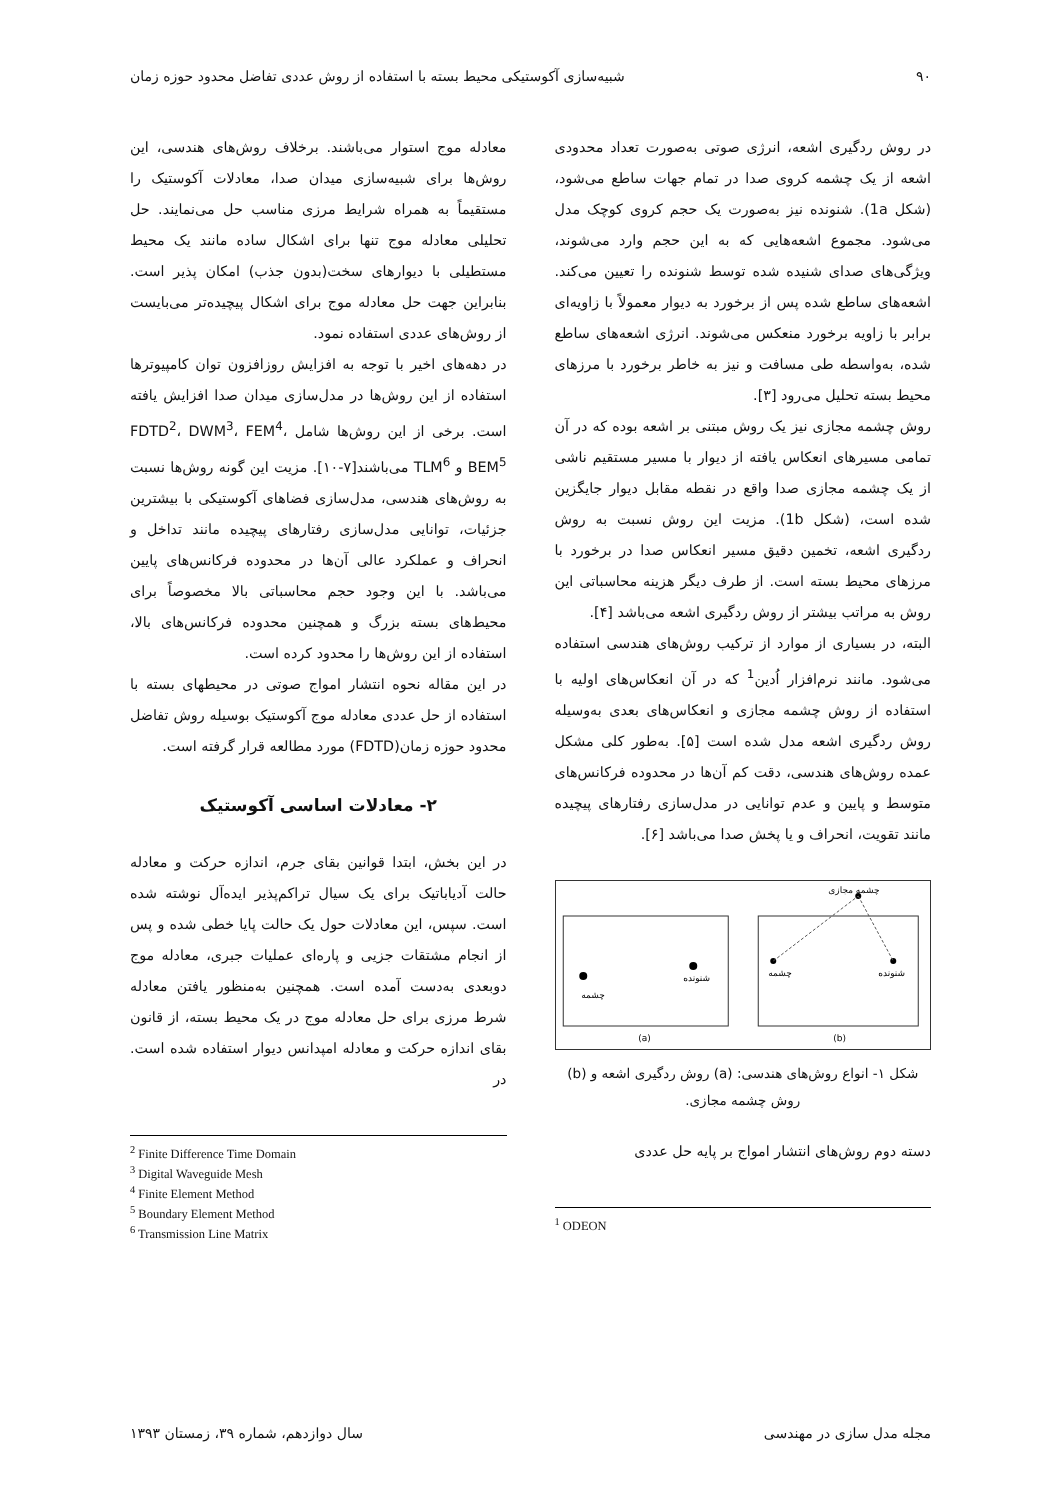۹۰ شبیه‌سازی آکوستیکی محیط بسته با استفاده از روش عددی تفاضل محدود حوزه زمان
در روش ردگیری اشعه، انرژی صوتی به‌صورت تعداد محدودی اشعه از یک چشمه کروی صدا در تمام جهات ساطع می‌شود، (شکل 1a). شنونده نیز به‌صورت یک حجم کروی کوچک مدل می‌شود. مجموع اشعه‌هایی که به این حجم وارد می‌شوند، ویژگی‌های صدای شنیده شده توسط شنونده را تعیین می‌کند. اشعه‌های ساطع شده پس از برخورد به دیوار معمولاً با زاویه‌ای برابر با زاویه برخورد منعکس می‌شوند. انرژی اشعه‌های ساطع شده، به‌واسطه طی مسافت و نیز به خاطر برخورد با مرزهای محیط بسته تحلیل می‌رود [۳].
روش چشمه مجازی نیز یک روش مبتنی بر اشعه بوده که در آن تمامی مسیرهای انعکاس یافته از دیوار با مسیر مستقیم ناشی از یک چشمه مجازی صدا واقع در نقطه مقابل دیوار جایگزین شده است، (شکل 1b). مزیت این روش نسبت به روش ردگیری اشعه، تخمین دقیق مسیر انعکاس صدا در برخورد با مرزهای محیط بسته است. از طرف دیگر هزینه محاسباتی این روش به مراتب بیشتر از روش ردگیری اشعه می‌باشد [۴].
البته، در بسیاری از موارد از ترکیب روش‌های هندسی استفاده می‌شود. مانند نرم‌افزار اُدین<sup>1</sup> که در آن انعکاس‌های اولیه با استفاده از روش چشمه مجازی و انعکاس‌های بعدی به‌وسیله روش ردگیری اشعه مدل شده است [۵]. به‌طور کلی مشکل عمده روش‌های هندسی، دقت کم آن‌ها در محدوده فرکانس‌های متوسط و پایین و عدم توانایی در مدل‌سازی رفتارهای پیچیده مانند تقویت، انحراف و یا پخش صدا می‌باشد [۶].
چشمه
شنونده
چشمه
شنونده
چشمه مجازی
(a)
(b)
شکل ۱- انواع روش‌های هندسی: (a) روش ردگیری اشعه و (b) روش چشمه مجازی.
دسته دوم روش‌های انتشار امواج بر پایه حل عددی
<sup>1</sup> ODEON
معادله موج استوار می‌باشند. برخلاف روش‌های هندسی، این روش‌ها برای شبیه‌سازی میدان صدا، معادلات آکوستیک را مستقیماً به همراه شرایط مرزی مناسب حل می‌نمایند. حل تحلیلی معادله موج تنها برای اشکال ساده مانند یک محیط مستطیلی با دیوارهای سخت(بدون جذب) امکان پذیر است. بنابراین جهت حل معادله موج برای اشکال پیچیده‌تر می‌بایست از روش‌های عددی استفاده نمود.
در دهه‌های اخیر با توجه به افزایش روزافزون توان کامپیوترها استفاده از این روش‌ها در مدل‌سازی میدان صدا افزایش یافته است. برخی از این روش‌ها شامل FDTD<sup>2</sup>، DWM<sup>3</sup>، FEM<sup>4</sup>، BEM<sup>5</sup> و TLM<sup>6</sup> می‌باشند[۷-۱۰]. مزیت این گونه روش‌ها نسبت به روش‌های هندسی، مدل‌سازی فضاهای آکوستیکی با بیشترین جزئیات، توانایی مدل‌سازی رفتارهای پیچیده مانند تداخل و انحراف و عملکرد عالی آن‌ها در محدوده فرکانس‌های پایین می‌باشد. با این وجود حجم محاسباتی بالا مخصوصاً برای محیط‌های بسته بزرگ و همچنین محدوده فرکانس‌های بالا، استفاده از این روش‌ها را محدود کرده است.
در این مقاله نحوه انتشار امواج صوتی در محیطهای بسته با استفاده از حل عددی معادله موج آکوستیک بوسیله روش تفاضل محدود حوزه زمان(FDTD) مورد مطالعه قرار گرفته است.
۲- معادلات اساسی آکوستیک
در این بخش، ابتدا قوانین بقای جرم، اندازه حرکت و معادله حالت آدیاباتیک برای یک سیال تراکم‌پذیر ایده‌آل نوشته شده است. سپس، این معادلات حول یک حالت پایا خطی شده و پس از انجام مشتقات جزیی و پاره‌ای عملیات جبری، معادله موج دوبعدی به‌دست آمده است. همچنین به‌منظور یافتن معادله شرط مرزی برای حل معادله موج در یک محیط بسته، از قانون بقای اندازه حرکت و معادله امپدانس دیوار استفاده شده است. در
<sup>2</sup> Finite Difference Time Domain
<sup>3</sup> Digital Waveguide Mesh
<sup>4</sup> Finite Element Method
<sup>5</sup> Boundary Element Method
<sup>6</sup> Transmission Line Matrix
مجله مدل سازی در مهندسی سال دوازدهم، شماره ۳۹، زمستان ۱۳۹۳